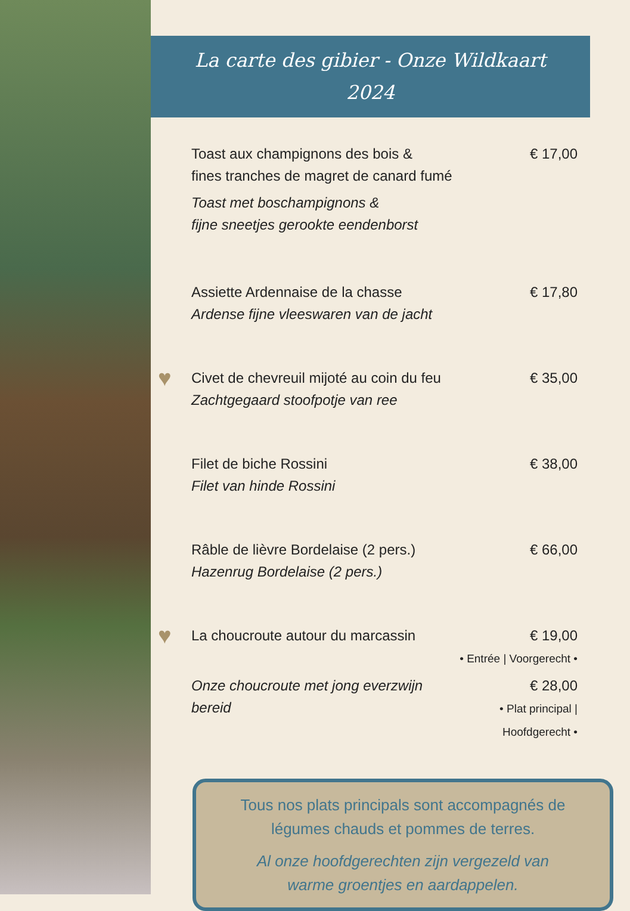La carte des gibier - Onze Wildkaart
2024
Toast aux champignons des bois &
fines tranches de magret de canard fumé
Toast met boschampignons &
fijne sneetjes gerookte eendenborst
€ 17,00
Assiette Ardennaise de la chasse
Ardense fijne vleeswaren van de jacht
€ 17,80
♥
Civet de chevreuil mijoté au coin du feu
Zachtgegaard stoofpotje van ree
€ 35,00
Filet de biche Rossini
Filet van hinde Rossini
€ 38,00
Râble de lièvre Bordelaise (2 pers.)
Hazenrug Bordelaise (2 pers.)
€ 66,00
♥
La choucroute autour du marcassin
€ 19,00
• Entrée | Voorgerecht •
Onze choucroute met jong everzwijn bereid
€ 28,00
• Plat principal | Hoofdgerecht •
Tous nos plats principals sont accompagnés de
légumes chauds et pommes de terres.
Al onze hoofdgerechten zijn vergezeld van
warme groentjes en aardappelen.